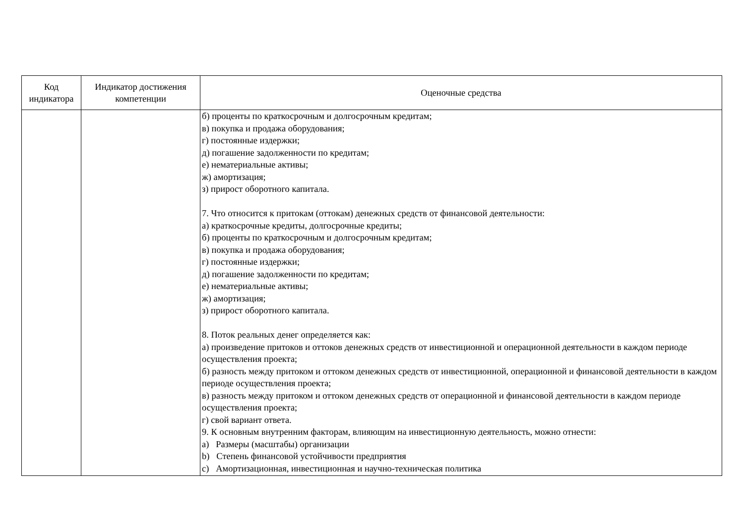| Код индикатора | Индикатор достижения компетенции | Оценочные средства |
| --- | --- | --- |
| | | б) проценты по краткосрочным и долгосрочным кредитам; в) покупка и продажа оборудования; г) постоянные издержки; д) погашение задолженности по кредитам; е) нематериальные активы; ж) амортизация; з) прирост оборотного капитала. 7. Что относится к притокам (оттокам) денежных средств от финансовой деятельности: а) краткосрочные кредиты, долгосрочные кредиты; б) проценты по краткосрочным и долгосрочным кредитам; в) покупка и продажа оборудования; г) постоянные издержки; д) погашение задолженности по кредитам; е) нематериальные активы; ж) амортизация; з) прирост оборотного капитала. 8. Поток реальных денег определяется как: а) произведение притоков и оттоков денежных средств от инвестиционной и операционной деятельности в каждом периоде осуществления проекта; б) разность между притоком и оттоком денежных средств от инвестиционной, операционной и финансовой деятельности в каждом периоде осуществления проекта; в) разность между притоком и оттоком денежных средств от операционной и финансовой деятельности в каждом периоде осуществления проекта; г) свой вариант ответа. 9. К основным внутренним факторам, влияющим на инвестиционную деятельность, можно отнести: a) Размеры (масштабы) организации b) Степень финансовой устойчивости предприятия c) Амортизационная, инвестиционная и научно-техническая политика |